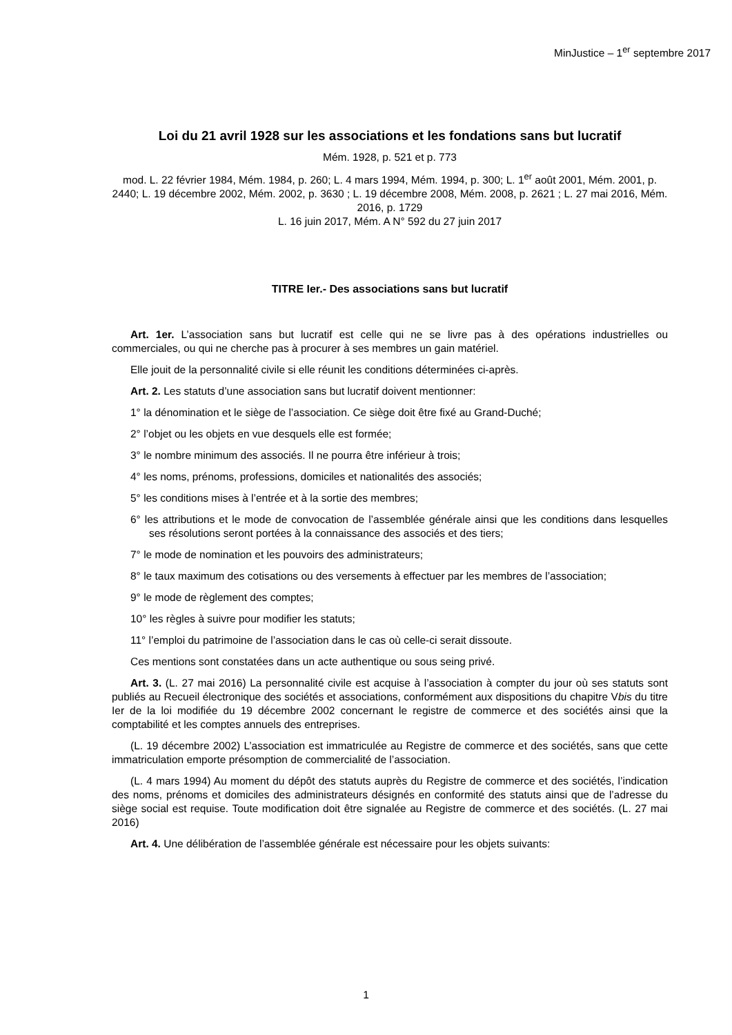MinJustice – 1<sup>er</sup> septembre 2017
Loi du 21 avril 1928 sur les associations et les fondations sans but lucratif
Mém. 1928, p. 521 et p. 773
mod. L. 22 février 1984, Mém. 1984, p. 260; L. 4 mars 1994, Mém. 1994, p. 300; L. 1<sup>er</sup> août 2001, Mém. 2001, p. 2440; L. 19 décembre 2002, Mém. 2002, p. 3630 ; L. 19 décembre 2008, Mém. 2008, p. 2621 ; L. 27 mai 2016, Mém. 2016, p. 1729
L. 16 juin 2017, Mém. A N° 592 du 27 juin 2017
TITRE Ier.- Des associations sans but lucratif
Art. 1er. L’association sans but lucratif est celle qui ne se livre pas à des opérations industrielles ou commerciales, ou qui ne cherche pas à procurer à ses membres un gain matériel.
Elle jouit de la personnalité civile si elle réunit les conditions déterminées ci-après.
Art. 2. Les statuts d’une association sans but lucratif doivent mentionner:
1° la dénomination et le siège de l’association. Ce siège doit être fixé au Grand-Duché;
2° l’objet ou les objets en vue desquels elle est formée;
3° le nombre minimum des associés. Il ne pourra être inférieur à trois;
4° les noms, prénoms, professions, domiciles et nationalités des associés;
5° les conditions mises à l’entrée et à la sortie des membres;
6° les attributions et le mode de convocation de l’assemblée générale ainsi que les conditions dans lesquelles ses résolutions seront portées à la connaissance des associés et des tiers;
7° le mode de nomination et les pouvoirs des administrateurs;
8° le taux maximum des cotisations ou des versements à effectuer par les membres de l’association;
9° le mode de règlement des comptes;
10° les règles à suivre pour modifier les statuts;
11° l’emploi du patrimoine de l’association dans le cas où celle-ci serait dissoute.
Ces mentions sont constatées dans un acte authentique ou sous seing privé.
Art. 3. (L. 27 mai 2016) La personnalité civile est acquise à l’association à compter du jour où ses statuts sont publiés au Recueil électronique des sociétés et associations, conformément aux dispositions du chapitre Vbis du titre Ier de la loi modifiée du 19 décembre 2002 concernant le registre de commerce et des sociétés ainsi que la comptabilité et les comptes annuels des entreprises.
(L. 19 décembre 2002) L’association est immatriculée au Registre de commerce et des sociétés, sans que cette immatriculation emporte présomption de commercialité de l’association.
(L. 4 mars 1994) Au moment du dépôt des statuts auprès du Registre de commerce et des sociétés, l’indication des noms, prénoms et domiciles des administrateurs désignés en conformité des statuts ainsi que de l’adresse du siège social est requise. Toute modification doit être signalée au Registre de commerce et des sociétés. (L. 27 mai 2016)
Art. 4. Une délibération de l’assemblée générale est nécessaire pour les objets suivants:
1